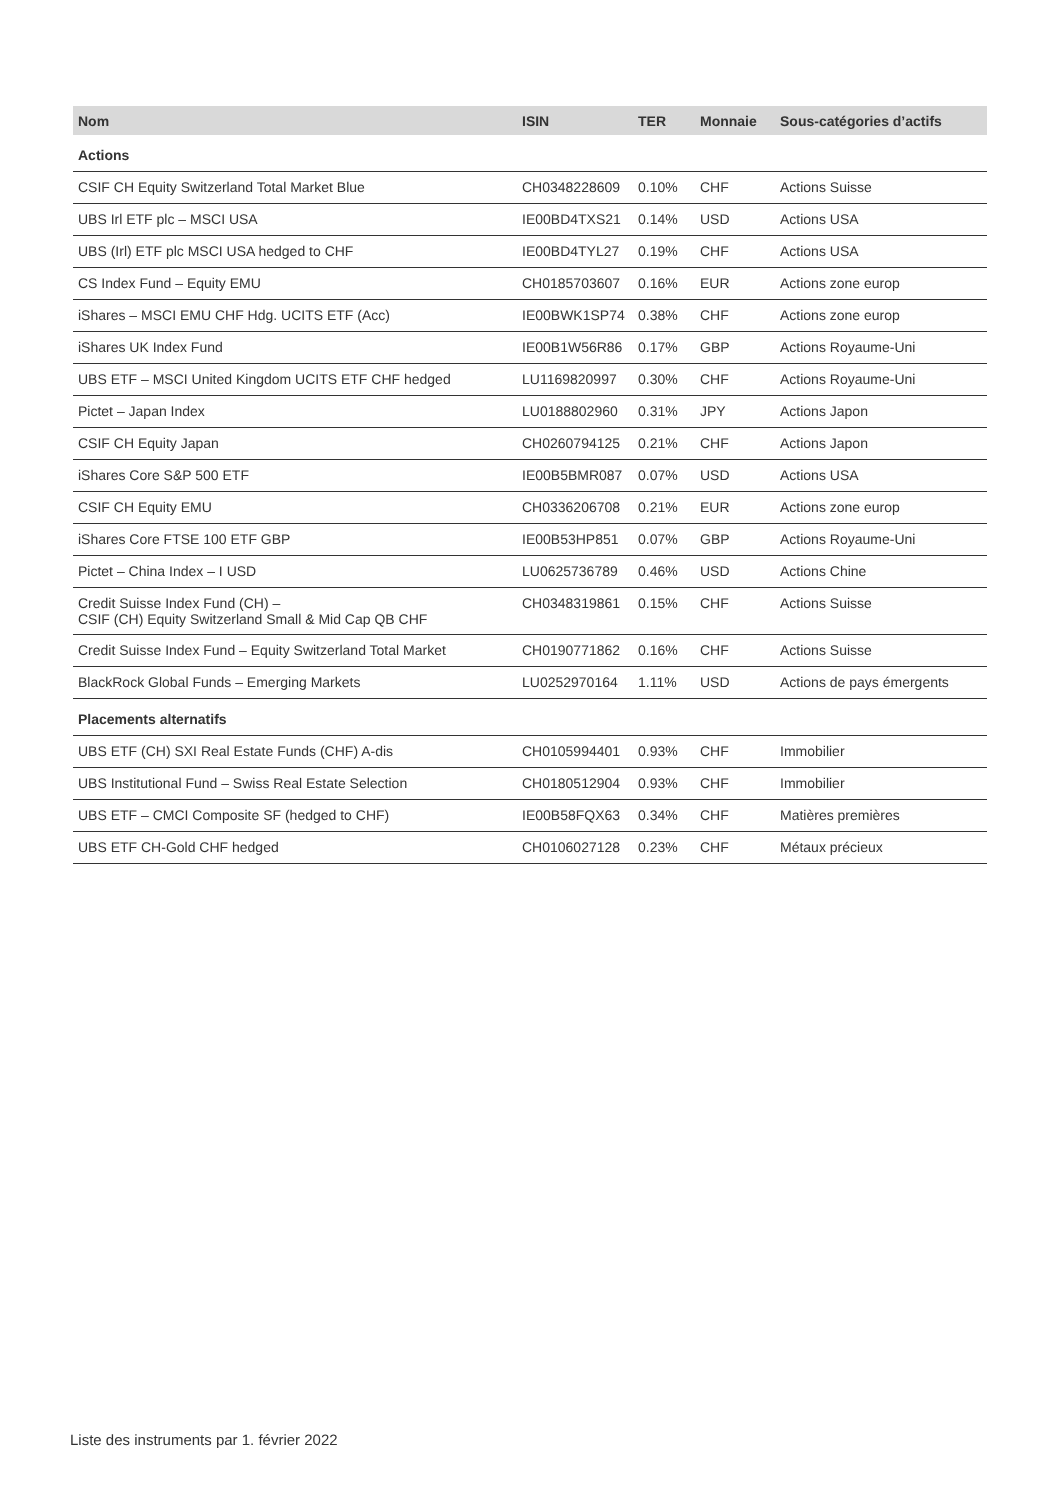| Nom | ISIN | TER | Monnaie | Sous-catégories d’actifs |
| --- | --- | --- | --- | --- |
| Actions | | | | |
| CSIF CH Equity Switzerland Total Market Blue | CH0348228609 | 0.10% | CHF | Actions Suisse |
| UBS Irl ETF plc – MSCI USA | IE00BD4TXS21 | 0.14% | USD | Actions USA |
| UBS (Irl) ETF plc MSCI USA hedged to CHF | IE00BD4TYL27 | 0.19% | CHF | Actions USA |
| CS Index Fund – Equity EMU | CH0185703607 | 0.16% | EUR | Actions zone europ |
| iShares – MSCI EMU CHF Hdg. UCITS ETF (Acc) | IE00BWK1SP74 | 0.38% | CHF | Actions zone europ |
| iShares UK Index Fund | IE00B1W56R86 | 0.17% | GBP | Actions Royaume-Uni |
| UBS ETF – MSCI United Kingdom UCITS ETF CHF hedged | LU1169820997 | 0.30% | CHF | Actions Royaume-Uni |
| Pictet – Japan Index | LU0188802960 | 0.31% | JPY | Actions Japon |
| CSIF CH Equity Japan | CH0260794125 | 0.21% | CHF | Actions Japon |
| iShares Core S&P 500 ETF | IE00B5BMR087 | 0.07% | USD | Actions USA |
| CSIF CH Equity EMU | CH0336206708 | 0.21% | EUR | Actions zone europ |
| iShares Core FTSE 100 ETF GBP | IE00B53HP851 | 0.07% | GBP | Actions Royaume-Uni |
| Pictet – China Index – I USD | LU0625736789 | 0.46% | USD | Actions Chine |
| Credit Suisse Index Fund (CH) – CSIF (CH) Equity Switzerland Small & Mid Cap QB CHF | CH0348319861 | 0.15% | CHF | Actions Suisse |
| Credit Suisse Index Fund – Equity Switzerland Total Market | CH0190771862 | 0.16% | CHF | Actions Suisse |
| BlackRock Global Funds – Emerging Markets | LU0252970164 | 1.11% | USD | Actions de pays émergents |
| Placements alternatifs | | | | |
| UBS ETF (CH) SXI Real Estate Funds (CHF) A-dis | CH0105994401 | 0.93% | CHF | Immobilier |
| UBS Institutional Fund – Swiss Real Estate Selection | CH0180512904 | 0.93% | CHF | Immobilier |
| UBS ETF – CMCI Composite SF (hedged to CHF) | IE00B58FQX63 | 0.34% | CHF | Matières premières |
| UBS ETF CH-Gold CHF hedged | CH0106027128 | 0.23% | CHF | Métaux précieux |
Liste des instruments par 1. février 2022